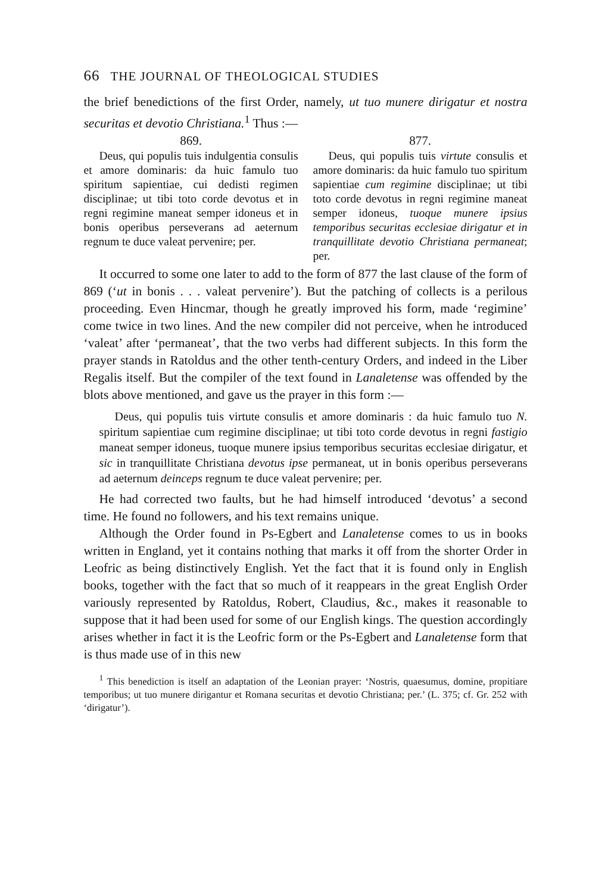66 THE JOURNAL OF THEOLOGICAL STUDIES
the brief benedictions of the first Order, namely, ut tuo munere diriga­tur et nostra securitas et devotio Christiana.<sup>1</sup> Thus :—
869.
Deus, qui populis tuis indul­gentia consulis et amore domina­ris: da huic famulo tuo spiritum sapientiae, cui dedisti regimen disciplinae; ut tibi toto corde devotus et in regni regimine ma­neat semper idoneus et in bonis operibus perseverans ad aeternum regnum te duce valeat pervenire; per.
877.
Deus, qui populis tuis virtute consulis et amore dominaris: da huic famulo tuo spiritum sapientiae cum regimine disciplinae; ut tibi toto corde devotus in regni regi­mine maneat semper idoneus, tuo­que munere ipsius temporibus secu­ritas ecclesiae dirigatur et in tran­quillitate devotio Christiana perma­neat; per.
It occurred to some one later to add to the form of 877 the last clause of the form of 869 (‘ut in bonis . . . valeat pervenire’). But the patching of collects is a perilous proceeding. Even Hincmar, though he greatly improved his form, made ‘regimine’ come twice in two lines. And the new compiler did not perceive, when he introduced ‘valeat’ after ‘permaneat’, that the two verbs had different subjects. In this form the prayer stands in Ratoldus and the other tenth-century Orders, and indeed in the Liber Regalis itself. But the compiler of the text found in Lanaletense was offended by the blots above mentioned, and gave us the prayer in this form :—
Deus, qui populis tuis virtute consulis et amore dominaris : da huic famulo tuo N. spiritum sapientiae cum regimine disciplinae; ut tibi toto corde devotus in regni fastigio maneat semper idoneus, tuoque munere ipsius temporibus securitas ecclesiae dirigatur, et sic in tran­quillitate Christiana devotus ipse permaneat, ut in bonis operibus perseverans ad aeternum deinceps regnum te duce valeat pervenire; per.
He had corrected two faults, but he had himself introduced ‘devotus’ a second time. He found no followers, and his text remains unique.
Although the Order found in Ps-Egbert and Lanaletense comes to us in books written in England, yet it contains nothing that marks it off from the shorter Order in Leofric as being distinctively English. Yet the fact that it is found only in English books, together with the fact that so much of it reappears in the great English Order variously repre­sented by Ratoldus, Robert, Claudius, &c., makes it reasonable to suppose that it had been used for some of our English kings. The question accordingly arises whether in fact it is the Leofric form or the Ps-Egbert and Lanaletense form that is thus made use of in this new
<sup>1</sup> This benediction is itself an adaptation of the Leonian prayer: ‘Nostris, quaesumus, domine, propitiare temporibus; ut tuo munere dirigantur et Romana securitas et devotio Christiana; per.’ (L. 375; cf. Gr. 252 with ‘dirigatur’).